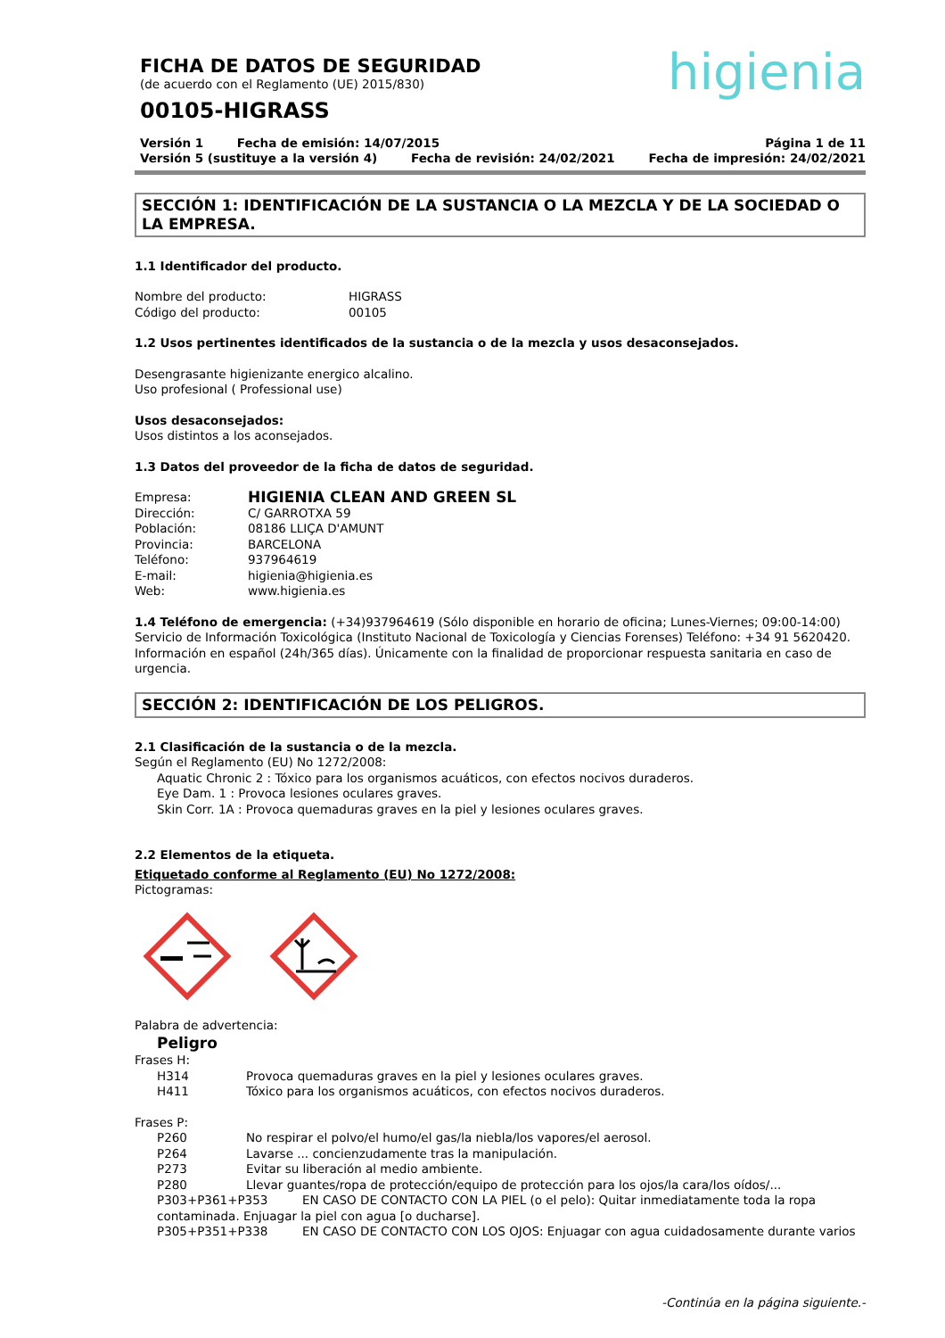higienia
FICHA DE DATOS DE SEGURIDAD
(de acuerdo con el Reglamento (UE) 2015/830)
00105-HIGRASS
Versión 1 Fecha de emisión: 14/07/2015 Página 1 de 11
Versión 5 (sustituye a la versión 4) Fecha de revisión: 24/02/2021 Fecha de impresión: 24/02/2021
SECCIÓN 1: IDENTIFICACIÓN DE LA SUSTANCIA O LA MEZCLA Y DE LA SOCIEDAD O LA EMPRESA.
1.1 Identificador del producto.
Nombre del producto: HIGRASS
Código del producto: 00105
1.2 Usos pertinentes identificados de la sustancia o de la mezcla y usos desaconsejados.
Desengrasante higienizante energico alcalino.
Uso profesional ( Professional use)
Usos desaconsejados:
Usos distintos a los aconsejados.
1.3 Datos del proveedor de la ficha de datos de seguridad.
Empresa: HIGIENIA CLEAN AND GREEN SL
Dirección: C/ GARROTXA 59
Población: 08186 LLIÇA D'AMUNT
Provincia: BARCELONA
Teléfono: 937964619
E-mail: higienia@higienia.es
Web: www.higienia.es
1.4 Teléfono de emergencia: (+34)937964619 (Sólo disponible en horario de oficina; Lunes-Viernes; 09:00-14:00)
Servicio de Información Toxicológica (Instituto Nacional de Toxicología y Ciencias Forenses) Teléfono: +34 91 5620420.
Información en español (24h/365 días). Únicamente con la finalidad de proporcionar respuesta sanitaria en caso de urgencia.
SECCIÓN 2: IDENTIFICACIÓN DE LOS PELIGROS.
2.1 Clasificación de la sustancia o de la mezcla.
Según el Reglamento (EU) No 1272/2008:
Aquatic Chronic 2 : Tóxico para los organismos acuáticos, con efectos nocivos duraderos.
Eye Dam. 1 : Provoca lesiones oculares graves.
Skin Corr. 1A : Provoca quemaduras graves en la piel y lesiones oculares graves.
2.2 Elementos de la etiqueta.
Etiquetado conforme al Reglamento (EU) No 1272/2008:
Pictogramas:
Palabra de advertencia:
Peligro
Frases H:
H314 Provoca quemaduras graves en la piel y lesiones oculares graves.
H411 Tóxico para los organismos acuáticos, con efectos nocivos duraderos.
Frases P:
P260 No respirar el polvo/el humo/el gas/la niebla/los vapores/el aerosol.
P264 Lavarse ... concienzudamente tras la manipulación.
P273 Evitar su liberación al medio ambiente.
P280 Llevar guantes/ropa de protección/equipo de protección para los ojos/la cara/los oídos/...
P303+P361+P353 EN CASO DE CONTACTO CON LA PIEL (o el pelo): Quitar inmediatamente toda la ropa contaminada. Enjuagar la piel con agua [o ducharse].
P305+P351+P338 EN CASO DE CONTACTO CON LOS OJOS: Enjuagar con agua cuidadosamente durante varios
-Continúa en la página siguiente.-